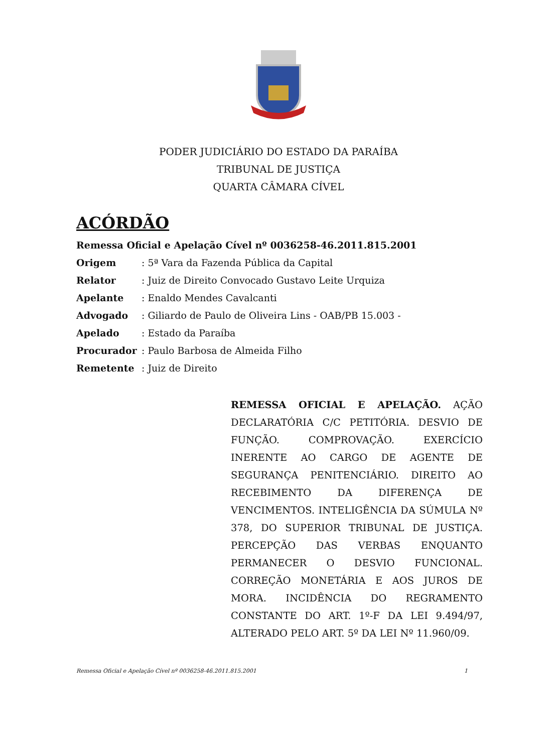PODER JUDICIÁRIO DO ESTADO DA PARAÍBA
TRIBUNAL DE JUSTIÇA
QUARTA CÂMARA CÍVEL
ACÓRDÃO
Remessa Oficial e Apelação Cível nº 0036258-46.2011.815.2001
Origem: 5ª Vara da Fazenda Pública da Capital
Relator: Juiz de Direito Convocado Gustavo Leite Urquiza
Apelante: Enaldo Mendes Cavalcanti
Advogado: Giliardo de Paulo de Oliveira Lins - OAB/PB 15.003 -
Apelado: Estado da Paraíba
Procurador: Paulo Barbosa de Almeida Filho
Remetente: Juiz de Direito
REMESSA OFICIAL E APELAÇÃO. AÇÃO DECLARATÓRIA C/C PETITÓRIA. DESVIO DE FUNÇÃO. COMPROVAÇÃO. EXERCÍCIO INERENTE AO CARGO DE AGENTE DE SEGURANÇA PENITENCIÁRIO. DIREITO AO RECEBIMENTO DA DIFERENÇA DE VENCIMENTOS. INTELIGÊNCIA DA SÚMULA Nº 378, DO SUPERIOR TRIBUNAL DE JUSTIÇA. PERCEPÇÃO DAS VERBAS ENQUANTO PERMANECER O DESVIO FUNCIONAL. CORREÇÃO MONETÁRIA E AOS JUROS DE MORA. INCIDÊNCIA DO REGRAMENTO CONSTANTE DO ART. 1º-F DA LEI 9.494/97, ALTERADO PELO ART. 5º DA LEI Nº 11.960/09.
Remessa Oficial e Apelação Cível nº 0036258-46.2011.815.2001 1